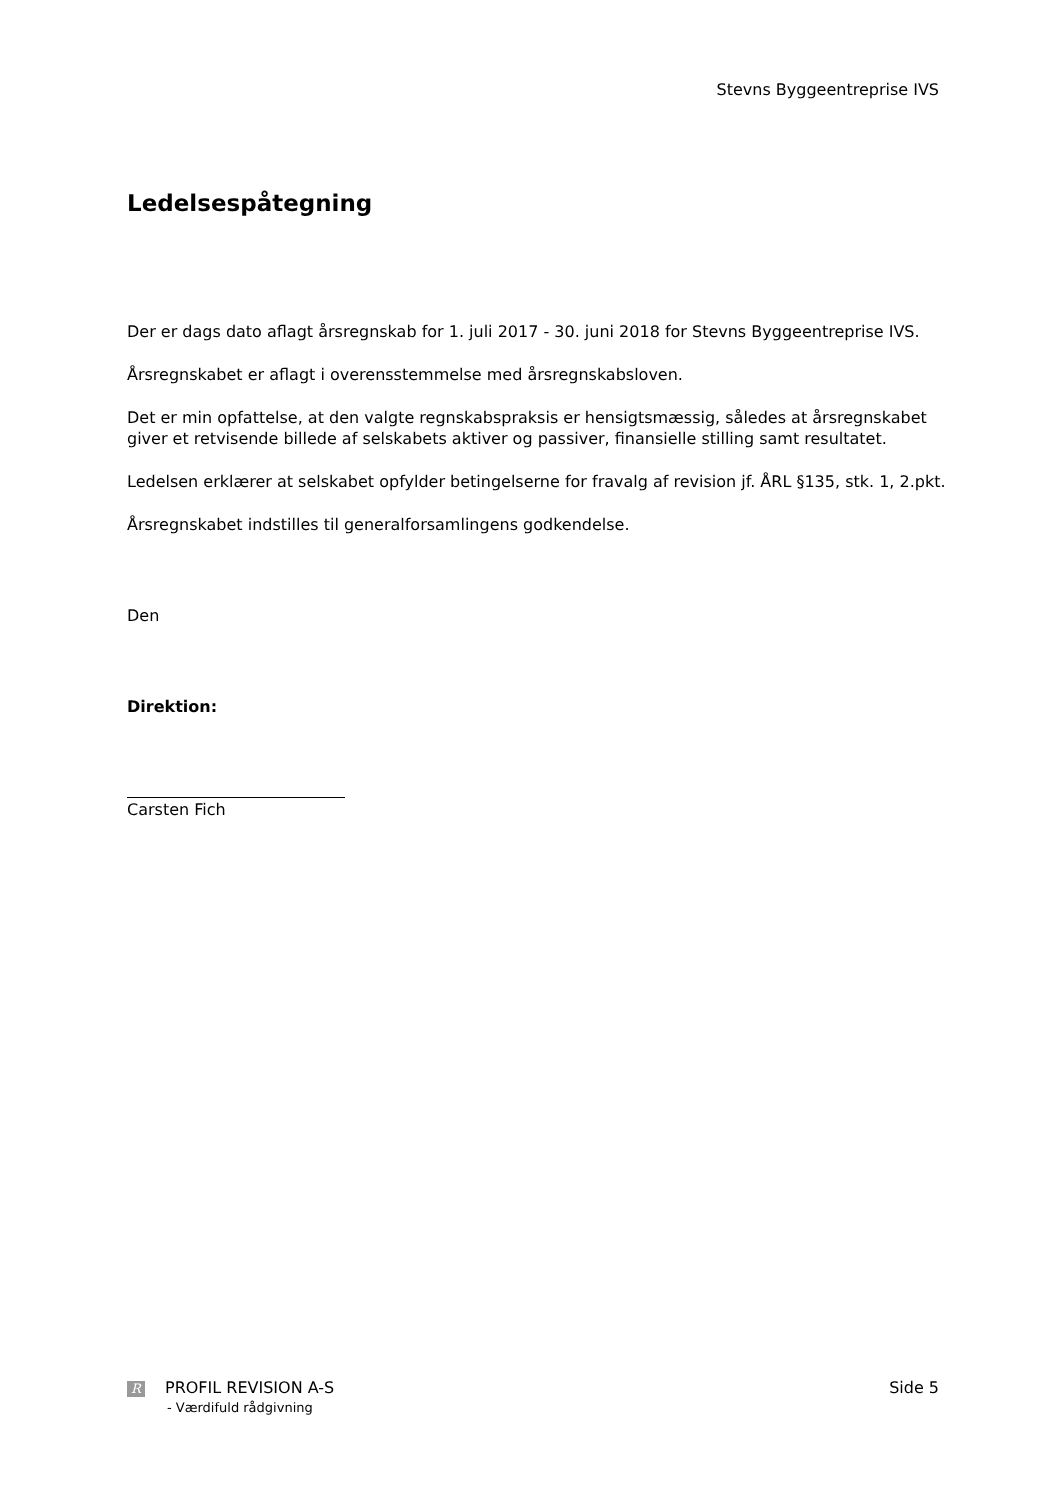Stevns Byggeentreprise IVS
Ledelsespåtegning
Der er dags dato aflagt årsregnskab for 1. juli 2017 - 30. juni 2018 for Stevns Byggeentreprise IVS.
Årsregnskabet er aflagt i overensstemmelse med årsregnskabsloven.
Det er min opfattelse, at den valgte regnskabspraksis er hensigtsmæssig, således at årsregnskabet giver et retvisende billede af selskabets aktiver og passiver, finansielle stilling samt resultatet.
Ledelsen erklærer at selskabet opfylder betingelserne for fravalg af revision jf. ÅRL §135, stk. 1, 2.pkt.
Årsregnskabet indstilles til generalforsamlingens godkendelse.
Den
Direktion:
Carsten Fich
R PROFIL REVISION A-S
- Værdifuld rådgivning
Side 5